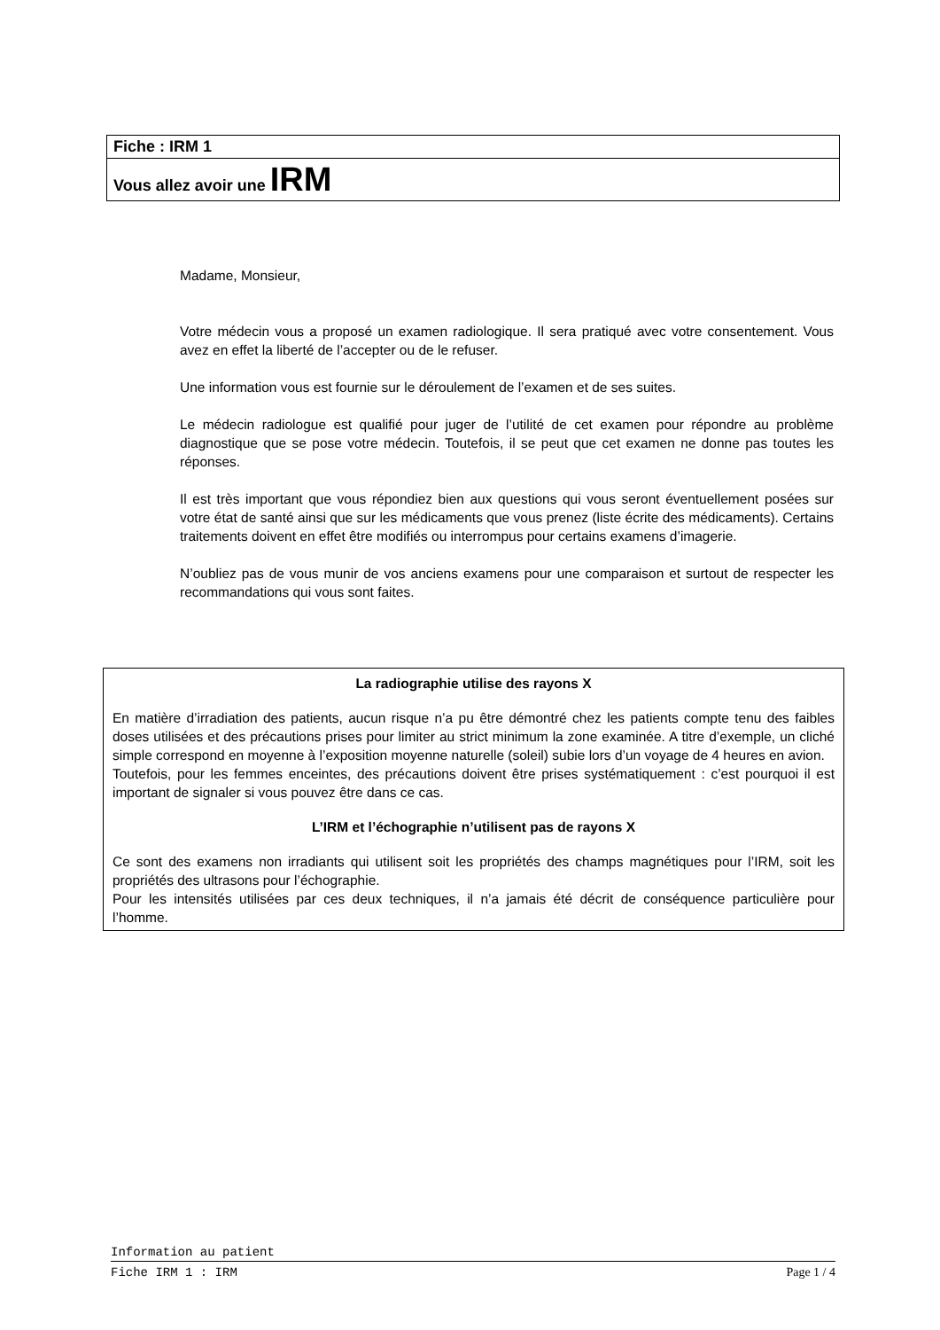Fiche : IRM 1
Vous allez avoir une IRM
Madame, Monsieur,
Votre médecin vous a proposé un examen radiologique. Il sera pratiqué avec votre consentement. Vous avez en effet la liberté de l’accepter ou de le refuser.
Une information vous est fournie sur le déroulement de l’examen et de ses suites.
Le médecin radiologue est qualifié pour juger de l’utilité de cet examen pour répondre au problème diagnostique que se pose votre médecin. Toutefois, il se peut que cet examen ne donne pas toutes les réponses.
Il est très important que vous répondiez bien aux questions qui vous seront éventuellement posées sur votre état de santé ainsi que sur les médicaments que vous prenez (liste écrite des médicaments). Certains traitements doivent en effet être modifiés ou interrompus pour certains examens d’imagerie.
N’oubliez pas de vous munir de vos anciens examens pour une comparaison et surtout de respecter les recommandations qui vous sont faites.
La radiographie utilise des rayons X
En matière d’irradiation des patients, aucun risque n’a pu être démontré chez les patients compte tenu des faibles doses utilisées et des précautions prises pour limiter au strict minimum la zone examinée. A titre d’exemple, un cliché simple correspond en moyenne à l’exposition moyenne naturelle (soleil) subie lors d’un voyage de 4 heures en avion.
Toutefois, pour les femmes enceintes, des précautions doivent être prises systématiquement : c’est pourquoi il est important de signaler si vous pouvez être dans ce cas.
L’IRM et l’échographie n’utilisent pas de rayons X
Ce sont des examens non irradiants qui utilisent soit les propriétés des champs magnétiques pour l’IRM, soit les propriétés des ultrasons pour l’échographie.
Pour les intensités utilisées par ces deux techniques, il n’a jamais été décrit de conséquence particulière pour l’homme.
Information au patient
Fiche IRM 1 : IRM Page 1 / 4